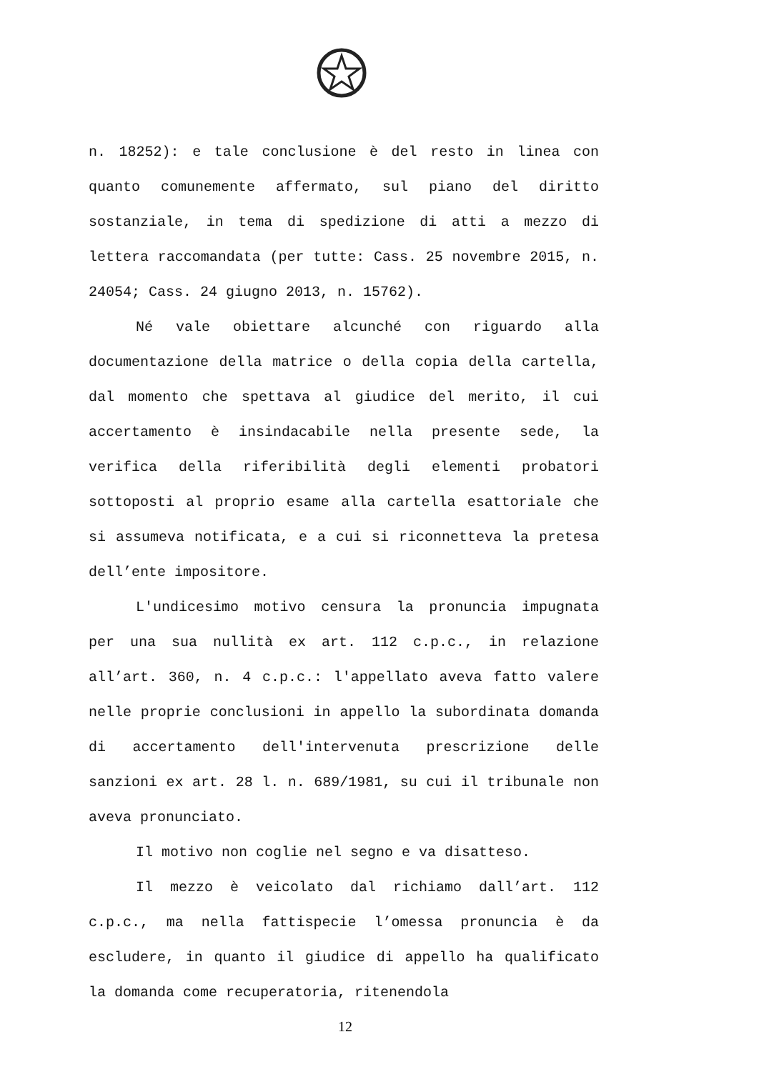n. 18252): e tale conclusione è del resto in linea con quanto comunemente affermato, sul piano del diritto sostanziale, in tema di spedizione di atti a mezzo di lettera raccomandata (per tutte: Cass. 25 novembre 2015, n. 24054; Cass. 24 giugno 2013, n. 15762).
Né vale obiettare alcunché con riguardo alla documentazione della matrice o della copia della cartella, dal momento che spettava al giudice del merito, il cui accertamento è insindacabile nella presente sede, la verifica della riferibilità degli elementi probatori sottoposti al proprio esame alla cartella esattoriale che si assumeva notificata, e a cui si riconnetteva la pretesa dell’ente impositore.
L'undicesimo motivo censura la pronuncia impugnata per una sua nullità ex art. 112 c.p.c., in relazione all’art. 360, n. 4 c.p.c.: l'appellato aveva fatto valere nelle proprie conclusioni in appello la subordinata domanda di accertamento dell'intervenuta prescrizione delle sanzioni ex art. 28 l. n. 689/1981, su cui il tribunale non aveva pronunciato.
Il motivo non coglie nel segno e va disatteso.
Il mezzo è veicolato dal richiamo dall’art. 112 c.p.c., ma nella fattispecie l’omessa pronuncia è da escludere, in quanto il giudice di appello ha qualificato la domanda come recuperatoria, ritenendola
12